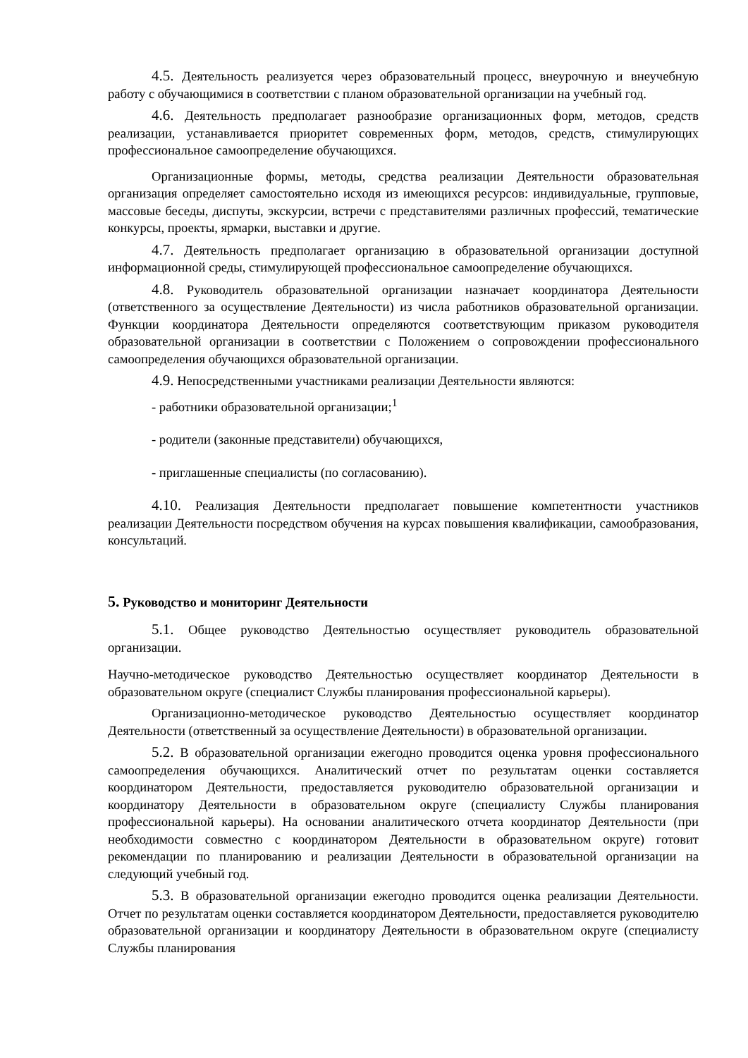4.5. Деятельность реализуется через образовательный процесс, внеурочную и внеучебную работу с обучающимися в соответствии с планом образовательной организации на учебный год.
4.6. Деятельность предполагает разнообразие организационных форм, методов, средств реализации, устанавливается приоритет современных форм, методов, средств, стимулирующих профессиональное самоопределение обучающихся.
Организационные формы, методы, средства реализации Деятельности образовательная организация определяет самостоятельно исходя из имеющихся ресурсов: индивидуальные, групповые, массовые беседы, диспуты, экскурсии, встречи с представителями различных профессий, тематические конкурсы, проекты, ярмарки, выставки и другие.
4.7. Деятельность предполагает организацию в образовательной организации доступной информационной среды, стимулирующей профессиональное самоопределение обучающихся.
4.8. Руководитель образовательной организации назначает координатора Деятельности (ответственного за осуществление Деятельности) из числа работников образовательной организации. Функции координатора Деятельности определяются соответствующим приказом руководителя образовательной организации в соответствии с Положением о сопровождении профессионального самоопределения обучающихся образовательной организации.
4.9. Непосредственными участниками реализации Деятельности являются:
- работники образовательной организации;<sup>1</sup>
- родители (законные представители) обучающихся,
- приглашенные специалисты (по согласованию).
4.10. Реализация Деятельности предполагает повышение компетентности участников реализации Деятельности посредством обучения на курсах повышения квалификации, самообразования, консультаций.
5. Руководство и мониторинг Деятельности
5.1. Общее руководство Деятельностью осуществляет руководитель образовательной организации.
Научно-методическое руководство Деятельностью осуществляет координатор Деятельности в образовательном округе (специалист Службы планирования профессиональной карьеры).
Организационно-методическое руководство Деятельностью осуществляет координатор Деятельности (ответственный за осуществление Деятельности) в образовательной организации.
5.2. В образовательной организации ежегодно проводится оценка уровня профессионального самоопределения обучающихся. Аналитический отчет по результатам оценки составляется координатором Деятельности, предоставляется руководителю образовательной организации и координатору Деятельности в образовательном округе (специалисту Службы планирования профессиональной карьеры). На основании аналитического отчета координатор Деятельности (при необходимости совместно с координатором Деятельности в образовательном округе) готовит рекомендации по планированию и реализации Деятельности в образовательной организации на следующий учебный год.
5.3. В образовательной организации ежегодно проводится оценка реализации Деятельности. Отчет по результатам оценки составляется координатором Деятельности, предоставляется руководителю образовательной организации и координатору Деятельности в образовательном округе (специалисту Службы планирования